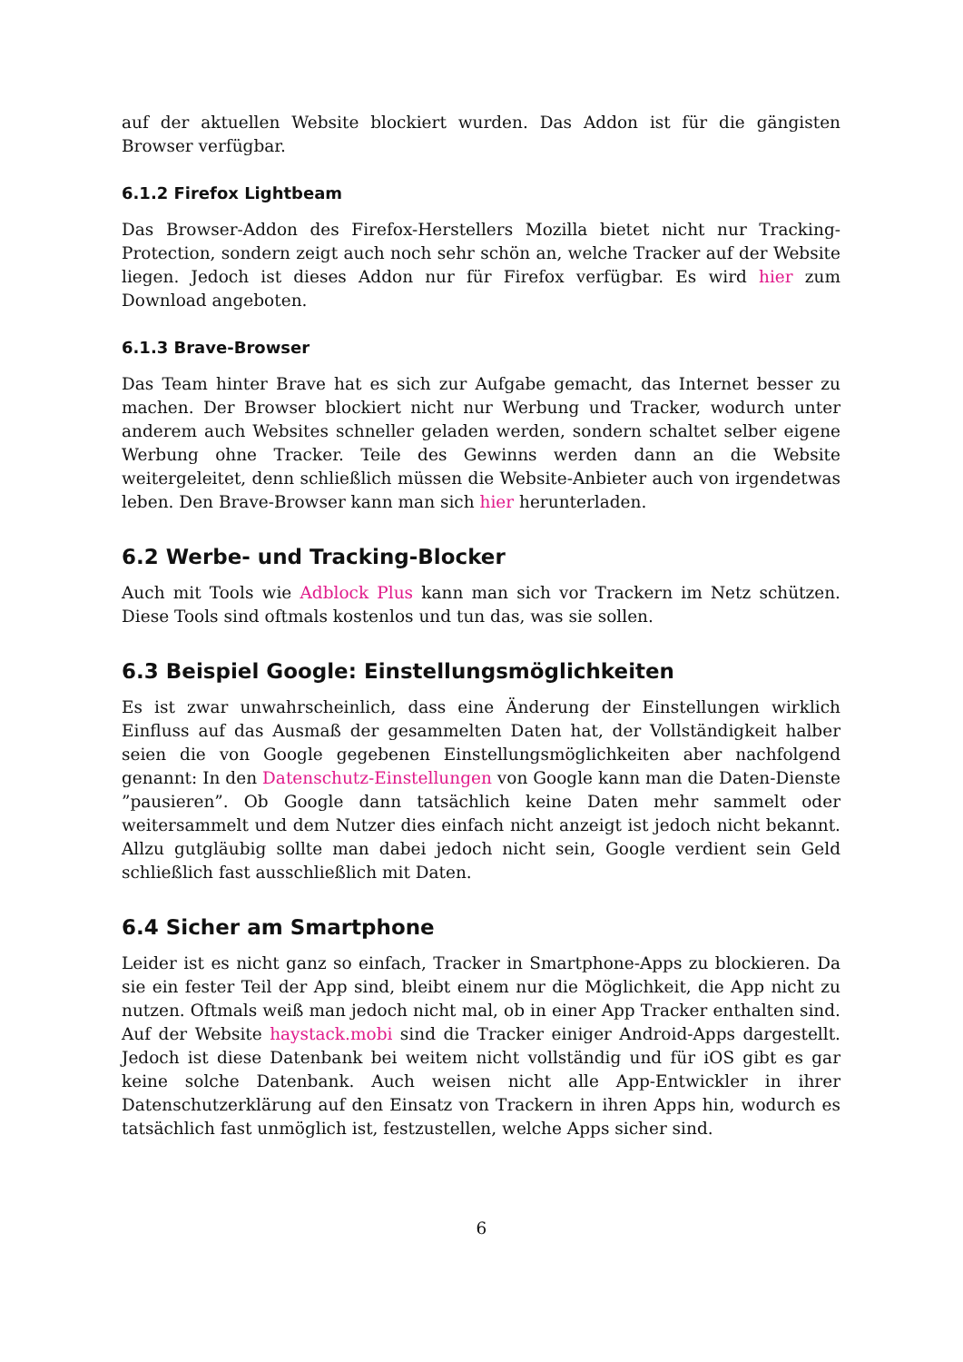auf der aktuellen Website blockiert wurden. Das Addon ist für die gängisten Browser verfügbar.
6.1.2 Firefox Lightbeam
Das Browser-Addon des Firefox-Herstellers Mozilla bietet nicht nur Tracking-Protection, sondern zeigt auch noch sehr schön an, welche Tracker auf der Website liegen. Jedoch ist dieses Addon nur für Firefox verfügbar. Es wird hier zum Download angeboten.
6.1.3 Brave-Browser
Das Team hinter Brave hat es sich zur Aufgabe gemacht, das Internet besser zu machen. Der Browser blockiert nicht nur Werbung und Tracker, wodurch unter anderem auch Websites schneller geladen werden, sondern schaltet selber eigene Werbung ohne Tracker. Teile des Gewinns werden dann an die Website weitergeleitet, denn schließlich müssen die Website-Anbieter auch von irgendetwas leben. Den Brave-Browser kann man sich hier herunterladen.
6.2 Werbe- und Tracking-Blocker
Auch mit Tools wie Adblock Plus kann man sich vor Trackern im Netz schützen. Diese Tools sind oftmals kostenlos und tun das, was sie sollen.
6.3 Beispiel Google: Einstellungsmöglichkeiten
Es ist zwar unwahrscheinlich, dass eine Änderung der Einstellungen wirklich Einfluss auf das Ausmaß der gesammelten Daten hat, der Vollständigkeit halber seien die von Google gegebenen Einstellungsmöglichkeiten aber nachfolgend genannt: In den Datenschutz-Einstellungen von Google kann man die Daten-Dienste ”pausieren”. Ob Google dann tatsächlich keine Daten mehr sammelt oder weitersammelt und dem Nutzer dies einfach nicht anzeigt ist jedoch nicht bekannt. Allzu gutgläubig sollte man dabei jedoch nicht sein, Google verdient sein Geld schließlich fast ausschließlich mit Daten.
6.4 Sicher am Smartphone
Leider ist es nicht ganz so einfach, Tracker in Smartphone-Apps zu blockieren. Da sie ein fester Teil der App sind, bleibt einem nur die Möglichkeit, die App nicht zu nutzen. Oftmals weiß man jedoch nicht mal, ob in einer App Tracker enthalten sind. Auf der Website haystack.mobi sind die Tracker einiger Android-Apps dargestellt. Jedoch ist diese Datenbank bei weitem nicht vollständig und für iOS gibt es gar keine solche Datenbank. Auch weisen nicht alle App-Entwickler in ihrer Datenschutzerklärung auf den Einsatz von Trackern in ihren Apps hin, wodurch es tatsächlich fast unmöglich ist, festzustellen, welche Apps sicher sind.
6